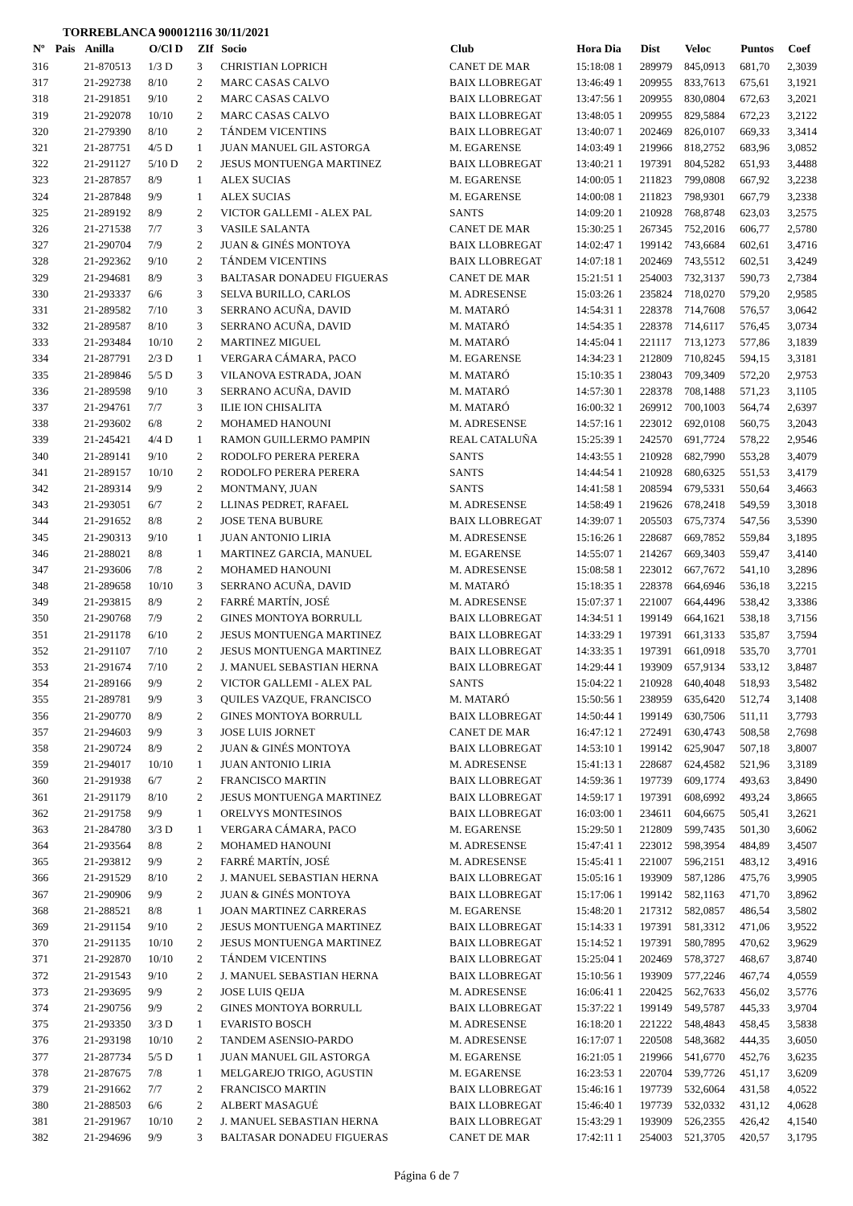TORREBLANCA 900012116 30/11/2021
| Nº | Pais | Anilla | O/Cl D | ZIf | Socio | Club | Hora Dia | Dist | Veloc | Puntos | Coef |
| --- | --- | --- | --- | --- | --- | --- | --- | --- | --- | --- | --- |
| 316 | | 21-870513 | 1/3 D | 3 | CHRISTIAN LOPRICH | CANET DE MAR | 15:18:08 1 | 289979 | 845,0913 | 681,70 | 2,3039 |
| 317 | | 21-292738 | 8/10 | 2 | MARC CASAS CALVO | BAIX LLOBREGAT | 13:46:49 1 | 209955 | 833,7613 | 675,61 | 3,1921 |
| 318 | | 21-291851 | 9/10 | 2 | MARC CASAS CALVO | BAIX LLOBREGAT | 13:47:56 1 | 209955 | 830,0804 | 672,63 | 3,2021 |
| 319 | | 21-292078 | 10/10 | 2 | MARC CASAS CALVO | BAIX LLOBREGAT | 13:48:05 1 | 209955 | 829,5884 | 672,23 | 3,2122 |
| 320 | | 21-279390 | 8/10 | 2 | TÁNDEM VICENTINS | BAIX LLOBREGAT | 13:40:07 1 | 202469 | 826,0107 | 669,33 | 3,3414 |
| 321 | | 21-287751 | 4/5 D | 1 | JUAN MANUEL GIL ASTORGA | M. EGARENSE | 14:03:49 1 | 219966 | 818,2752 | 683,96 | 3,0852 |
| 322 | | 21-291127 | 5/10 D | 2 | JESUS MONTUENGA MARTINEZ | BAIX LLOBREGAT | 13:40:21 1 | 197391 | 804,5282 | 651,93 | 3,4488 |
| 323 | | 21-287857 | 8/9 | 1 | ALEX SUCIAS | M. EGARENSE | 14:00:05 1 | 211823 | 799,0808 | 667,92 | 3,2238 |
| 324 | | 21-287848 | 9/9 | 1 | ALEX SUCIAS | M. EGARENSE | 14:00:08 1 | 211823 | 798,9301 | 667,79 | 3,2338 |
| 325 | | 21-289192 | 8/9 | 2 | VICTOR GALLEMI - ALEX PAL | SANTS | 14:09:20 1 | 210928 | 768,8748 | 623,03 | 3,2575 |
| 326 | | 21-271538 | 7/7 | 3 | VASILE SALANTA | CANET DE MAR | 15:30:25 1 | 267345 | 752,2016 | 606,77 | 2,5780 |
| 327 | | 21-290704 | 7/9 | 2 | JUAN & GINÉS MONTOYA | BAIX LLOBREGAT | 14:02:47 1 | 199142 | 743,6684 | 602,61 | 3,4716 |
| 328 | | 21-292362 | 9/10 | 2 | TÁNDEM VICENTINS | BAIX LLOBREGAT | 14:07:18 1 | 202469 | 743,5512 | 602,51 | 3,4249 |
| 329 | | 21-294681 | 8/9 | 3 | BALTASAR DONADEU FIGUERAS | CANET DE MAR | 15:21:51 1 | 254003 | 732,3137 | 590,73 | 2,7384 |
| 330 | | 21-293337 | 6/6 | 3 | SELVA BURILLO, CARLOS | M. ADRESENSE | 15:03:26 1 | 235824 | 718,0270 | 579,20 | 2,9585 |
| 331 | | 21-289582 | 7/10 | 3 | SERRANO ACUÑA, DAVID | M. MATARÓ | 14:54:31 1 | 228378 | 714,7608 | 576,57 | 3,0642 |
| 332 | | 21-289587 | 8/10 | 3 | SERRANO ACUÑA, DAVID | M. MATARÓ | 14:54:35 1 | 228378 | 714,6117 | 576,45 | 3,0734 |
| 333 | | 21-293484 | 10/10 | 2 | MARTINEZ MIGUEL | M. MATARÓ | 14:45:04 1 | 221117 | 713,1273 | 577,86 | 3,1839 |
| 334 | | 21-287791 | 2/3 D | 1 | VERGARA CÁMARA, PACO | M. EGARENSE | 14:34:23 1 | 212809 | 710,8245 | 594,15 | 3,3181 |
| 335 | | 21-289846 | 5/5 D | 3 | VILANOVA ESTRADA, JOAN | M. MATARÓ | 15:10:35 1 | 238043 | 709,3409 | 572,20 | 2,9753 |
| 336 | | 21-289598 | 9/10 | 3 | SERRANO ACUÑA, DAVID | M. MATARÓ | 14:57:30 1 | 228378 | 708,1488 | 571,23 | 3,1105 |
| 337 | | 21-294761 | 7/7 | 3 | ILIE ION CHISALITA | M. MATARÓ | 16:00:32 1 | 269912 | 700,1003 | 564,74 | 2,6397 |
| 338 | | 21-293602 | 6/8 | 2 | MOHAMED HANOUNI | M. ADRESENSE | 14:57:16 1 | 223012 | 692,0108 | 560,75 | 3,2043 |
| 339 | | 21-245421 | 4/4 D | 1 | RAMON GUILLERMO PAMPIN | REAL CATALUÑA | 15:25:39 1 | 242570 | 691,7724 | 578,22 | 2,9546 |
| 340 | | 21-289141 | 9/10 | 2 | RODOLFO PERERA PERERA | SANTS | 14:43:55 1 | 210928 | 682,7990 | 553,28 | 3,4079 |
| 341 | | 21-289157 | 10/10 | 2 | RODOLFO PERERA PERERA | SANTS | 14:44:54 1 | 210928 | 680,6325 | 551,53 | 3,4179 |
| 342 | | 21-289314 | 9/9 | 2 | MONTMANY, JUAN | SANTS | 14:41:58 1 | 208594 | 679,5331 | 550,64 | 3,4663 |
| 343 | | 21-293051 | 6/7 | 2 | LLINAS PEDRET, RAFAEL | M. ADRESENSE | 14:58:49 1 | 219626 | 678,2418 | 549,59 | 3,3018 |
| 344 | | 21-291652 | 8/8 | 2 | JOSE TENA BUBURE | BAIX LLOBREGAT | 14:39:07 1 | 205503 | 675,7374 | 547,56 | 3,5390 |
| 345 | | 21-290313 | 9/10 | 1 | JUAN ANTONIO LIRIA | M. ADRESENSE | 15:16:26 1 | 228687 | 669,7852 | 559,84 | 3,1895 |
| 346 | | 21-288021 | 8/8 | 1 | MARTINEZ GARCIA, MANUEL | M. EGARENSE | 14:55:07 1 | 214267 | 669,3403 | 559,47 | 3,4140 |
| 347 | | 21-293606 | 7/8 | 2 | MOHAMED HANOUNI | M. ADRESENSE | 15:08:58 1 | 223012 | 667,7672 | 541,10 | 3,2896 |
| 348 | | 21-289658 | 10/10 | 3 | SERRANO ACUÑA, DAVID | M. MATARÓ | 15:18:35 1 | 228378 | 664,6946 | 536,18 | 3,2215 |
| 349 | | 21-293815 | 8/9 | 2 | FARRÉ MARTÍN, JOSÉ | M. ADRESENSE | 15:07:37 1 | 221007 | 664,4496 | 538,42 | 3,3386 |
| 350 | | 21-290768 | 7/9 | 2 | GINES MONTOYA BORRULL | BAIX LLOBREGAT | 14:34:51 1 | 199149 | 664,1621 | 538,18 | 3,7156 |
| 351 | | 21-291178 | 6/10 | 2 | JESUS MONTUENGA MARTINEZ | BAIX LLOBREGAT | 14:33:29 1 | 197391 | 661,3133 | 535,87 | 3,7594 |
| 352 | | 21-291107 | 7/10 | 2 | JESUS MONTUENGA MARTINEZ | BAIX LLOBREGAT | 14:33:35 1 | 197391 | 661,0918 | 535,70 | 3,7701 |
| 353 | | 21-291674 | 7/10 | 2 | J. MANUEL SEBASTIAN HERNA | BAIX LLOBREGAT | 14:29:44 1 | 193909 | 657,9134 | 533,12 | 3,8487 |
| 354 | | 21-289166 | 9/9 | 2 | VICTOR GALLEMI - ALEX PAL | SANTS | 15:04:22 1 | 210928 | 640,4048 | 518,93 | 3,5482 |
| 355 | | 21-289781 | 9/9 | 3 | QUILES VAZQUE, FRANCISCO | M. MATARÓ | 15:50:56 1 | 238959 | 635,6420 | 512,74 | 3,1408 |
| 356 | | 21-290770 | 8/9 | 2 | GINES MONTOYA BORRULL | BAIX LLOBREGAT | 14:50:44 1 | 199149 | 630,7506 | 511,11 | 3,7793 |
| 357 | | 21-294603 | 9/9 | 3 | JOSE LUIS JORNET | CANET DE MAR | 16:47:12 1 | 272491 | 630,4743 | 508,58 | 2,7698 |
| 358 | | 21-290724 | 8/9 | 2 | JUAN & GINÉS MONTOYA | BAIX LLOBREGAT | 14:53:10 1 | 199142 | 625,9047 | 507,18 | 3,8007 |
| 359 | | 21-294017 | 10/10 | 1 | JUAN ANTONIO LIRIA | M. ADRESENSE | 15:41:13 1 | 228687 | 624,4582 | 521,96 | 3,3189 |
| 360 | | 21-291938 | 6/7 | 2 | FRANCISCO MARTIN | BAIX LLOBREGAT | 14:59:36 1 | 197739 | 609,1774 | 493,63 | 3,8490 |
| 361 | | 21-291179 | 8/10 | 2 | JESUS MONTUENGA MARTINEZ | BAIX LLOBREGAT | 14:59:17 1 | 197391 | 608,6992 | 493,24 | 3,8665 |
| 362 | | 21-291758 | 9/9 | 1 | ORELVYS MONTESINOS | BAIX LLOBREGAT | 16:03:00 1 | 234611 | 604,6675 | 505,41 | 3,2621 |
| 363 | | 21-284780 | 3/3 D | 1 | VERGARA CÁMARA, PACO | M. EGARENSE | 15:29:50 1 | 212809 | 599,7435 | 501,30 | 3,6062 |
| 364 | | 21-293564 | 8/8 | 2 | MOHAMED HANOUNI | M. ADRESENSE | 15:47:41 1 | 223012 | 598,3954 | 484,89 | 3,4507 |
| 365 | | 21-293812 | 9/9 | 2 | FARRÉ MARTÍN, JOSÉ | M. ADRESENSE | 15:45:41 1 | 221007 | 596,2151 | 483,12 | 3,4916 |
| 366 | | 21-291529 | 8/10 | 2 | J. MANUEL SEBASTIAN HERNA | BAIX LLOBREGAT | 15:05:16 1 | 193909 | 587,1286 | 475,76 | 3,9905 |
| 367 | | 21-290906 | 9/9 | 2 | JUAN & GINÉS MONTOYA | BAIX LLOBREGAT | 15:17:06 1 | 199142 | 582,1163 | 471,70 | 3,8962 |
| 368 | | 21-288521 | 8/8 | 1 | JOAN MARTINEZ CARRERAS | M. EGARENSE | 15:48:20 1 | 217312 | 582,0857 | 486,54 | 3,5802 |
| 369 | | 21-291154 | 9/10 | 2 | JESUS MONTUENGA MARTINEZ | BAIX LLOBREGAT | 15:14:33 1 | 197391 | 581,3312 | 471,06 | 3,9522 |
| 370 | | 21-291135 | 10/10 | 2 | JESUS MONTUENGA MARTINEZ | BAIX LLOBREGAT | 15:14:52 1 | 197391 | 580,7895 | 470,62 | 3,9629 |
| 371 | | 21-292870 | 10/10 | 2 | TÁNDEM VICENTINS | BAIX LLOBREGAT | 15:25:04 1 | 202469 | 578,3727 | 468,67 | 3,8740 |
| 372 | | 21-291543 | 9/10 | 2 | J. MANUEL SEBASTIAN HERNA | BAIX LLOBREGAT | 15:10:56 1 | 193909 | 577,2246 | 467,74 | 4,0559 |
| 373 | | 21-293695 | 9/9 | 2 | JOSE LUIS QEIJA | M. ADRESENSE | 16:06:41 1 | 220425 | 562,7633 | 456,02 | 3,5776 |
| 374 | | 21-290756 | 9/9 | 2 | GINES MONTOYA BORRULL | BAIX LLOBREGAT | 15:37:22 1 | 199149 | 549,5787 | 445,33 | 3,9704 |
| 375 | | 21-293350 | 3/3 D | 1 | EVARISTO BOSCH | M. ADRESENSE | 16:18:20 1 | 221222 | 548,4843 | 458,45 | 3,5838 |
| 376 | | 21-293198 | 10/10 | 2 | TANDEM ASENSIO-PARDO | M. ADRESENSE | 16:17:07 1 | 220508 | 548,3682 | 444,35 | 3,6050 |
| 377 | | 21-287734 | 5/5 D | 1 | JUAN MANUEL GIL ASTORGA | M. EGARENSE | 16:21:05 1 | 219966 | 541,6770 | 452,76 | 3,6235 |
| 378 | | 21-287675 | 7/8 | 1 | MELGAREJO TRIGO, AGUSTIN | M. EGARENSE | 16:23:53 1 | 220704 | 539,7726 | 451,17 | 3,6209 |
| 379 | | 21-291662 | 7/7 | 2 | FRANCISCO MARTIN | BAIX LLOBREGAT | 15:46:16 1 | 197739 | 532,6064 | 431,58 | 4,0522 |
| 380 | | 21-288503 | 6/6 | 2 | ALBERT MASAGUÉ | BAIX LLOBREGAT | 15:46:40 1 | 197739 | 532,0332 | 431,12 | 4,0628 |
| 381 | | 21-291967 | 10/10 | 2 | J. MANUEL SEBASTIAN HERNA | BAIX LLOBREGAT | 15:43:29 1 | 193909 | 526,2355 | 426,42 | 4,1540 |
| 382 | | 21-294696 | 9/9 | 3 | BALTASAR DONADEU FIGUERAS | CANET DE MAR | 17:42:11 1 | 254003 | 521,3705 | 420,57 | 3,1795 |
Página 6 de 7